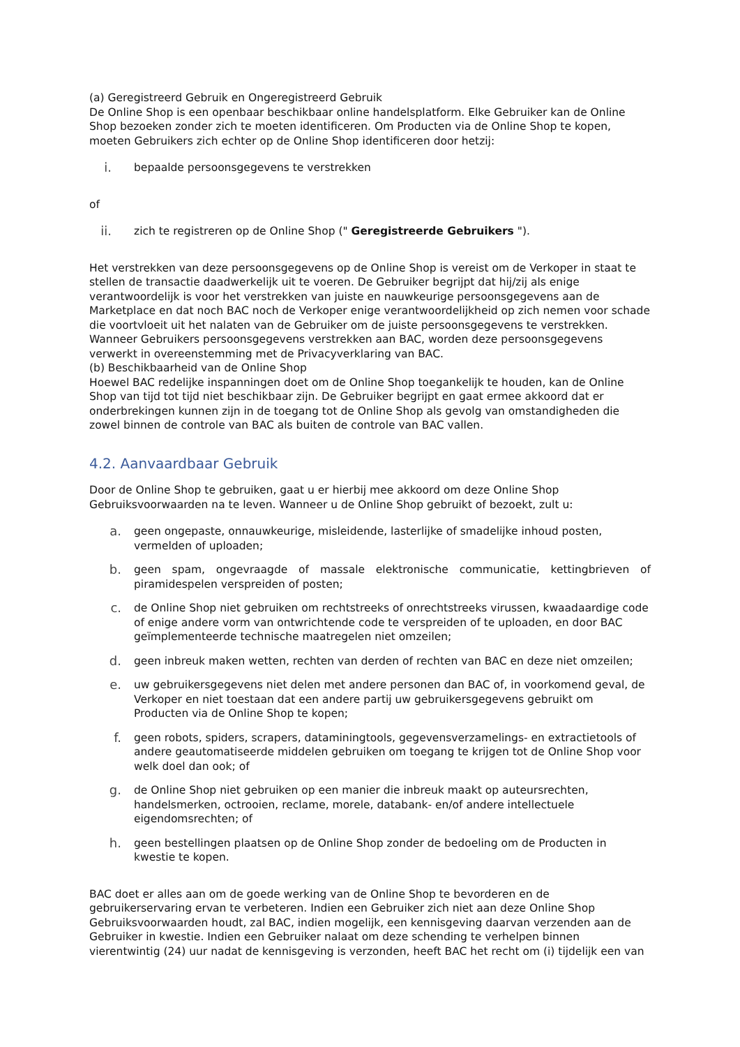(a) Geregistreerd Gebruik en Ongeregistreerd Gebruik
De Online Shop is een openbaar beschikbaar online handelsplatform. Elke Gebruiker kan de Online Shop bezoeken zonder zich te moeten identificeren. Om Producten via de Online Shop te kopen, moeten Gebruikers zich echter op de Online Shop identificeren door hetzij:
i.
bepaalde persoonsgegevens te verstrekken
of
ii.
zich te registreren op de Online Shop (" Geregistreerde Gebruikers ").
Het verstrekken van deze persoonsgegevens op de Online Shop is vereist om de Verkoper in staat te stellen de transactie daadwerkelijk uit te voeren. De Gebruiker begrijpt dat hij/zij als enige verantwoordelijk is voor het verstrekken van juiste en nauwkeurige persoonsgegevens aan de Marketplace en dat noch BAC noch de Verkoper enige verantwoordelijkheid op zich nemen voor schade die voortvloeit uit het nalaten van de Gebruiker om de juiste persoonsgegevens te verstrekken.
Wanneer Gebruikers persoonsgegevens verstrekken aan BAC, worden deze persoonsgegevens verwerkt in overeenstemming met de Privacyverklaring van BAC.
(b) Beschikbaarheid van de Online Shop
Hoewel BAC redelijke inspanningen doet om de Online Shop toegankelijk te houden, kan de Online Shop van tijd tot tijd niet beschikbaar zijn. De Gebruiker begrijpt en gaat ermee akkoord dat er onderbrekingen kunnen zijn in de toegang tot de Online Shop als gevolg van omstandigheden die zowel binnen de controle van BAC als buiten de controle van BAC vallen.
4.2. Aanvaardbaar Gebruik
Door de Online Shop te gebruiken, gaat u er hierbij mee akkoord om deze Online Shop Gebruiksvoorwaarden na te leven. Wanneer u de Online Shop gebruikt of bezoekt, zult u:
a.
geen ongepaste, onnauwkeurige, misleidende, lasterlijke of smadelijke inhoud posten, vermelden of uploaden;
b.
geen spam, ongevraagde of massale elektronische communicatie, kettingbrieven of piramidespelen verspreiden of posten;
c.
de Online Shop niet gebruiken om rechtstreeks of onrechtstreeks virussen, kwaadaardige code of enige andere vorm van ontwrichtende code te verspreiden of te uploaden, en door BAC geïmplementeerde technische maatregelen niet omzeilen;
d.
geen inbreuk maken wetten, rechten van derden of rechten van BAC en deze niet omzeilen;
e.
uw gebruikersgegevens niet delen met andere personen dan BAC of, in voorkomend geval, de Verkoper en niet toestaan dat een andere partij uw gebruikersgegevens gebruikt om Producten via de Online Shop te kopen;
f.
geen robots, spiders, scrapers, dataminingtools, gegevensverzamelings- en extractietools of andere geautomatiseerde middelen gebruiken om toegang te krijgen tot de Online Shop voor welk doel dan ook; of
g.
de Online Shop niet gebruiken op een manier die inbreuk maakt op auteursrechten, handelsmerken, octrooien, reclame, morele, databank- en/of andere intellectuele eigendomsrechten; of
h.
geen bestellingen plaatsen op de Online Shop zonder de bedoeling om de Producten in kwestie te kopen.
BAC doet er alles aan om de goede werking van de Online Shop te bevorderen en de gebruikerservaring ervan te verbeteren. Indien een Gebruiker zich niet aan deze Online Shop Gebruiksvoorwaarden houdt, zal BAC, indien mogelijk, een kennisgeving daarvan verzenden aan de Gebruiker in kwestie. Indien een Gebruiker nalaat om deze schending te verhelpen binnen vierentwintig (24) uur nadat de kennisgeving is verzonden, heeft BAC het recht om (i) tijdelijk een van